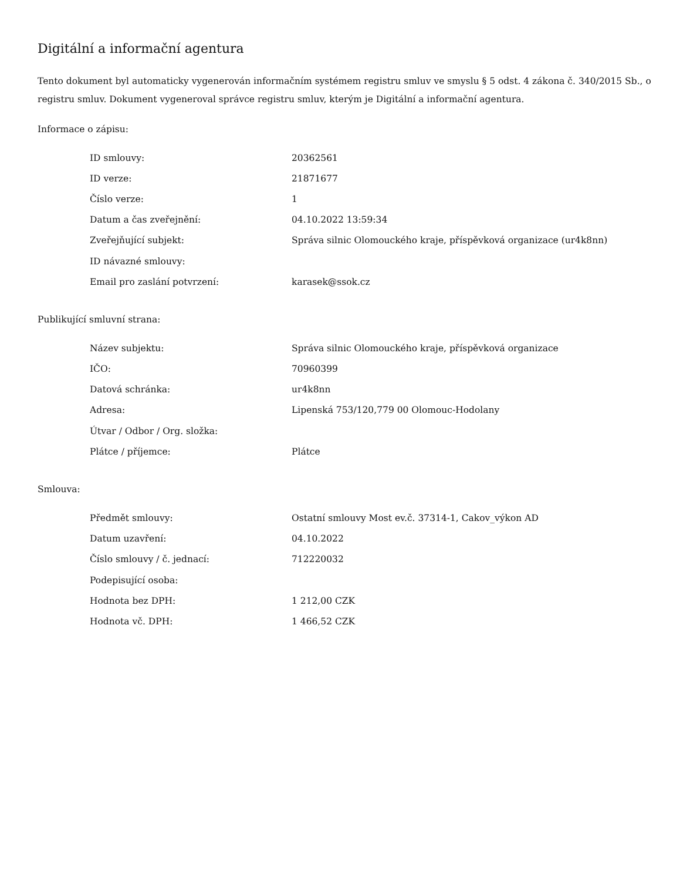Digitální a informační agentura
Tento dokument byl automaticky vygenerován informačním systémem registru smluv ve smyslu § 5 odst. 4 zákona č. 340/2015 Sb., o registru smluv. Dokument vygeneroval správce registru smluv, kterým je Digitální a informační agentura.
Informace o zápisu:
| ID smlouvy: | 20362561 |
| ID verze: | 21871677 |
| Číslo verze: | 1 |
| Datum a čas zveřejnění: | 04.10.2022 13:59:34 |
| Zveřejňující subjekt: | Správa silnic Olomouckého kraje, příspěvková organizace (ur4k8nn) |
| ID návazné smlouvy: | |
| Email pro zaslání potvrzení: | karasek@ssok.cz |
Publikující smluvní strana:
| Název subjektu: | Správa silnic Olomouckého kraje, příspěvková organizace |
| IČO: | 70960399 |
| Datová schránka: | ur4k8nn |
| Adresa: | Lipenská 753/120,779 00 Olomouc-Hodolany |
| Útvar / Odbor / Org. složka: | |
| Plátce / příjemce: | Plátce |
Smlouva:
| Předmět smlouvy: | Ostatní smlouvy Most ev.č. 37314-1, Cakov_výkon AD |
| Datum uzavření: | 04.10.2022 |
| Číslo smlouvy / č. jednací: | 712220032 |
| Podepisující osoba: | |
| Hodnota bez DPH: | 1 212,00 CZK |
| Hodnota vč. DPH: | 1 466,52 CZK |